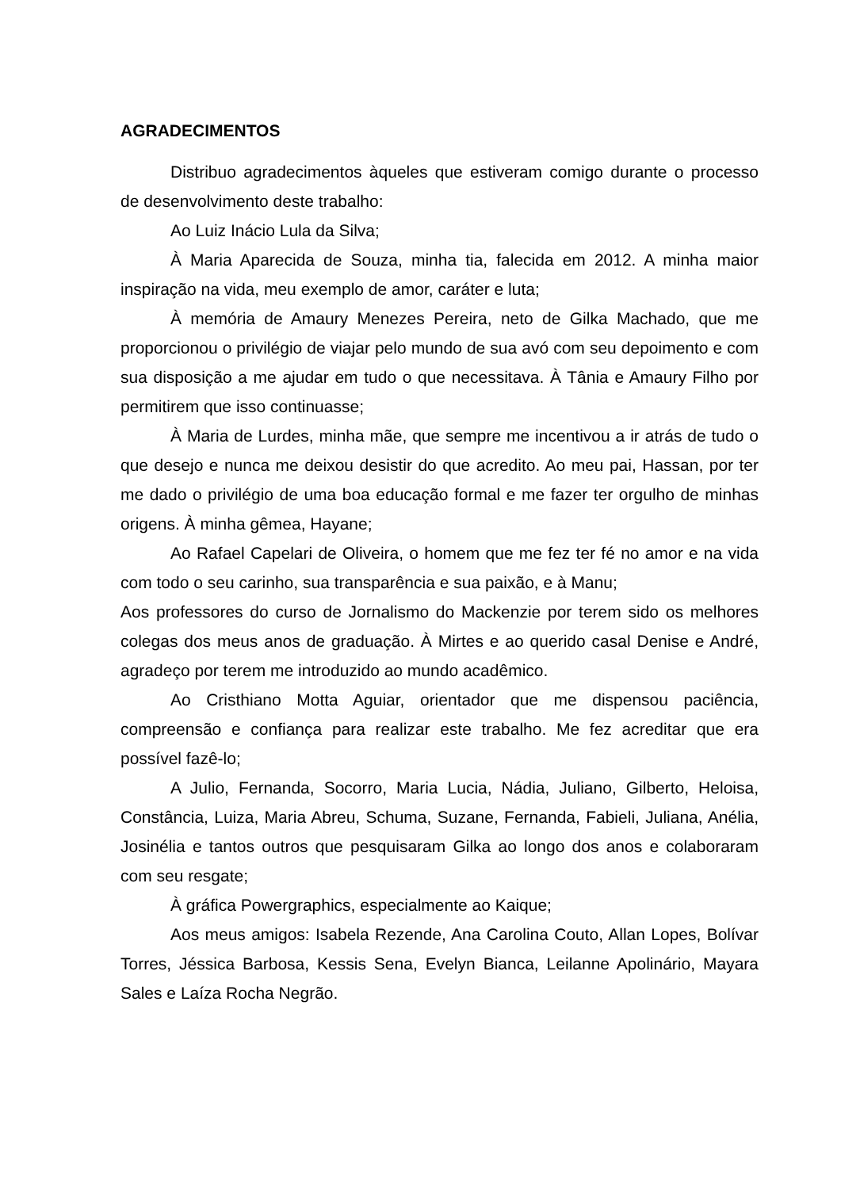AGRADECIMENTOS
Distribuo agradecimentos àqueles que estiveram comigo durante o processo de desenvolvimento deste trabalho:
Ao Luiz Inácio Lula da Silva;
À Maria Aparecida de Souza, minha tia, falecida em 2012. A minha maior inspiração na vida, meu exemplo de amor, caráter e luta;
À memória de Amaury Menezes Pereira, neto de Gilka Machado, que me proporcionou o privilégio de viajar pelo mundo de sua avó com seu depoimento e com sua disposição a me ajudar em tudo o que necessitava. À Tânia e Amaury Filho por permitirem que isso continuasse;
À Maria de Lurdes, minha mãe, que sempre me incentivou a ir atrás de tudo o que desejo e nunca me deixou desistir do que acredito. Ao meu pai, Hassan, por ter me dado o privilégio de uma boa educação formal e me fazer ter orgulho de minhas origens. À minha gêmea, Hayane;
Ao Rafael Capelari de Oliveira, o homem que me fez ter fé no amor e na vida com todo o seu carinho, sua transparência e sua paixão, e à Manu;
Aos professores do curso de Jornalismo do Mackenzie por terem sido os melhores colegas dos meus anos de graduação. À Mirtes e ao querido casal Denise e André, agradeço por terem me introduzido ao mundo acadêmico.
Ao Cristhiano Motta Aguiar, orientador que me dispensou paciência, compreensão e confiança para realizar este trabalho. Me fez acreditar que era possível fazê-lo;
A Julio, Fernanda, Socorro, Maria Lucia, Nádia, Juliano, Gilberto, Heloisa, Constância, Luiza, Maria Abreu, Schuma, Suzane, Fernanda, Fabieli, Juliana, Anélia, Josinélia e tantos outros que pesquisaram Gilka ao longo dos anos e colaboraram com seu resgate;
À gráfica Powergraphics, especialmente ao Kaique;
Aos meus amigos: Isabela Rezende, Ana Carolina Couto, Allan Lopes, Bolívar Torres, Jéssica Barbosa, Kessis Sena, Evelyn Bianca, Leilanne Apolinário, Mayara Sales e Laíza Rocha Negrão.